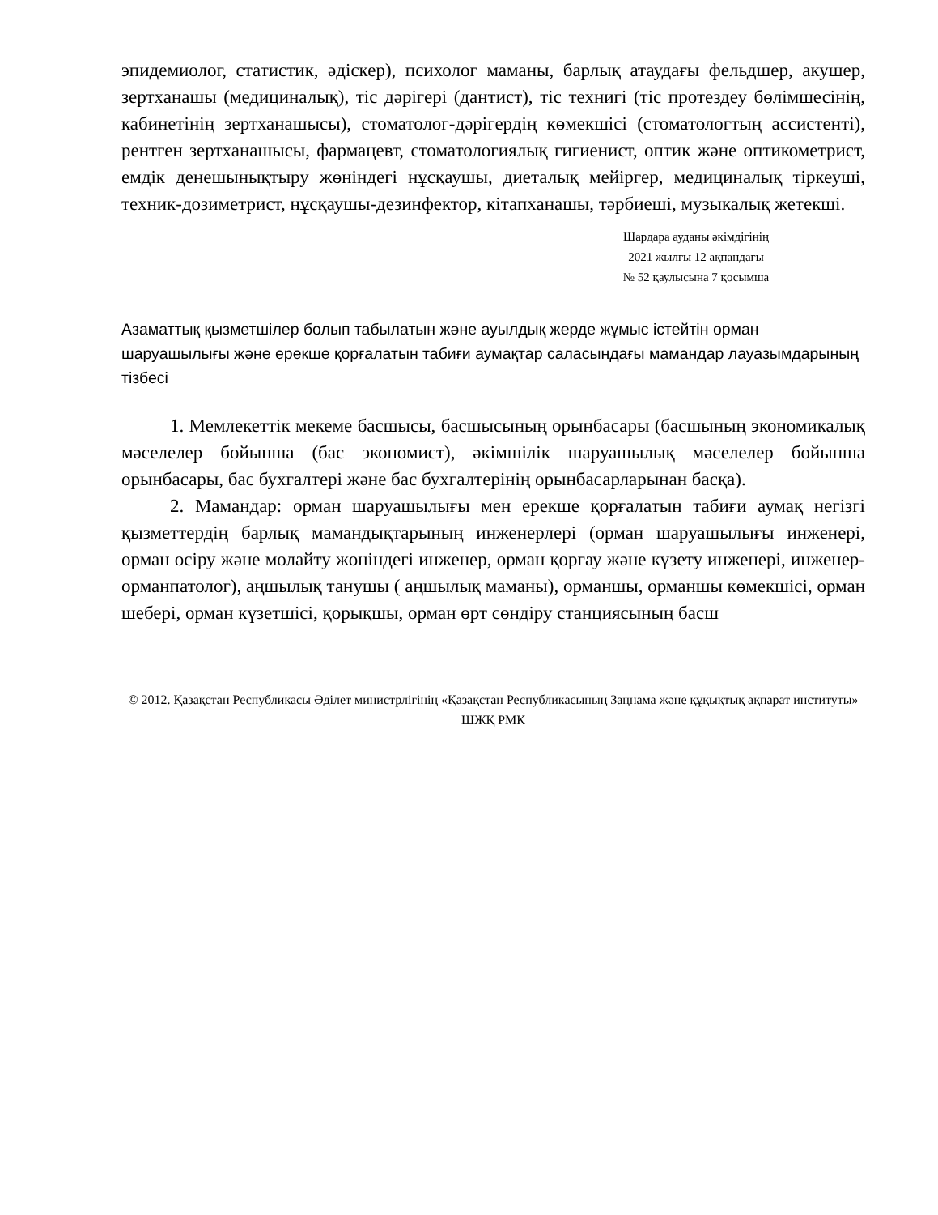эпидемиолог, статистик, әдіскер), психолог маманы, барлық атаудағы фельдшер, акушер, зертханашы (медициналық), тіс дәрігері (дантист), тіс технигі (тіс протездеу бөлімшесінің, кабинетінің зертханашысы), стоматолог-дәрігердің көмекшісі (стоматологтың ассистенті), рентген зертханашысы, фармацевт, стоматологиялық гигиенист, оптик және оптикометрист, емдік денешынықтыру жөніндегі нұсқаушы, диеталық мейіргер, медициналық тіркеуші, техник-дозиметрист, нұсқаушы-дезинфектор, кітапханашы, тәрбиеші, музыкалық жетекші.
Шардара ауданы әкімдігінің
2021 жылғы 12 ақпандағы
№ 52 қаулысына 7 қосымша
Азаматтық қызметшілер болып табылатын және ауылдық жерде жұмыс істейтін орман шаруашылығы және ерекше қорғалатын табиғи аумақтар саласындағы мамандар лауазымдарының тізбесі
1. Мемлекеттік мекеме басшысы, басшысының орынбасары (басшының экономикалық мәселелер бойынша (бас экономист), әкімшілік шаруашылық мәселелер бойынша орынбасары, бас бухгалтері және бас бухгалтерінің орынбасарларынан басқа).
2. Мамандар: орман шаруашылығы мен ерекше қорғалатын табиғи аумақ негізгі қызметтердің барлық мамандықтарының инженерлері (орман шаруашылығы инженері, орман өсіру және молайту жөніндегі инженер, орман қорғау және күзету инженері, инженер-орманпатолог), аңшылық танушы ( аңшылық маманы), орманшы, орманшы көмекшісі, орман шебері, орман күзетшісі, қорықшы, орман өрт сөндіру станциясының басш
© 2012. Қазақстан Республикасы Әділет министрлігінің «Қазақстан Республикасының Заңнама және құқықтық ақпарат институты» ШЖҚ РМК